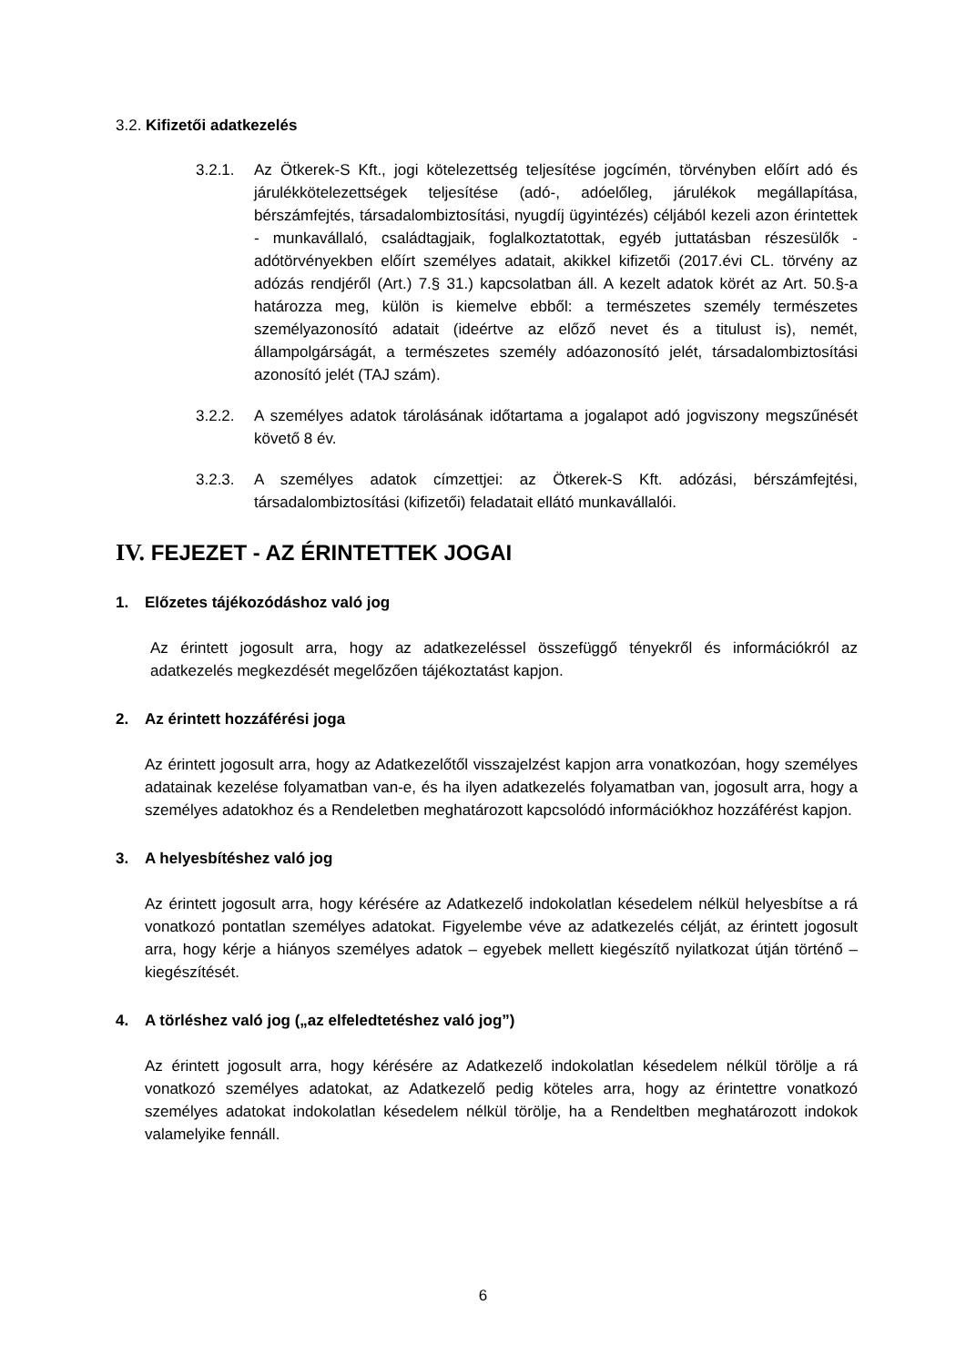3.2. Kifizetői adatkezelés
3.2.1. Az Ötkerek-S Kft., jogi kötelezettség teljesítése jogcímén, törvényben előírt adó és járulékkötelezettségek teljesítése (adó-, adóelőleg, járulékok megállapítása, bérszámfejtés, társadalombiztosítási, nyugdíj ügyintézés) céljából kezeli azon érintettek - munkavállaló, családtagjaik, foglalkoztatottak, egyéb juttatásban részesülők - adótörvényekben előírt személyes adatait, akikkel kifizetői (2017.évi CL. törvény az adózás rendjéről (Art.) 7.§ 31.) kapcsolatban áll. A kezelt adatok körét az Art. 50.§-a határozza meg, külön is kiemelve ebből: a természetes személy természetes személyazonosító adatait (ideértve az előző nevet és a titulust is), nemét, állampolgárságát, a természetes személy adóazonosító jelét, társadalombiztosítási azonosító jelét (TAJ szám).
3.2.2. A személyes adatok tárolásának időtartama a jogalapot adó jogviszony megszűnését követő 8 év.
3.2.3. A személyes adatok címzettjei: az Ötkerek-S Kft. adózási, bérszámfejtési, társadalombiztosítási (kifizetői) feladatait ellátó munkavállalói.
IV. FEJEZET - AZ ÉRINTETTEK JOGAI
1. Előzetes tájékozódáshoz való jog
Az érintett jogosult arra, hogy az adatkezeléssel összefüggő tényekről és információkról az adatkezelés megkezdését megelőzően tájékoztatást kapjon.
2. Az érintett hozzáférési joga
Az érintett jogosult arra, hogy az Adatkezelőtől visszajelzést kapjon arra vonatkozóan, hogy személyes adatainak kezelése folyamatban van-e, és ha ilyen adatkezelés folyamatban van, jogosult arra, hogy a személyes adatokhoz és a Rendeletben meghatározott kapcsolódó információkhoz hozzáférést kapjon.
3. A helyesbítéshez való jog
Az érintett jogosult arra, hogy kérésére az Adatkezelő indokolatlan késedelem nélkül helyesbítse a rá vonatkozó pontatlan személyes adatokat. Figyelembe véve az adatkezelés célját, az érintett jogosult arra, hogy kérje a hiányos személyes adatok – egyebek mellett kiegészítő nyilatkozat útján történő – kiegészítését.
4. A törléshez való jog („az elfeledtetéshez való jog”)
Az érintett jogosult arra, hogy kérésére az Adatkezelő indokolatlan késedelem nélkül törölje a rá vonatkozó személyes adatokat, az Adatkezelő pedig köteles arra, hogy az érintettre vonatkozó személyes adatokat indokolatlan késedelem nélkül törölje, ha a Rendeltben meghatározott indokok valamelyike fennáll.
6